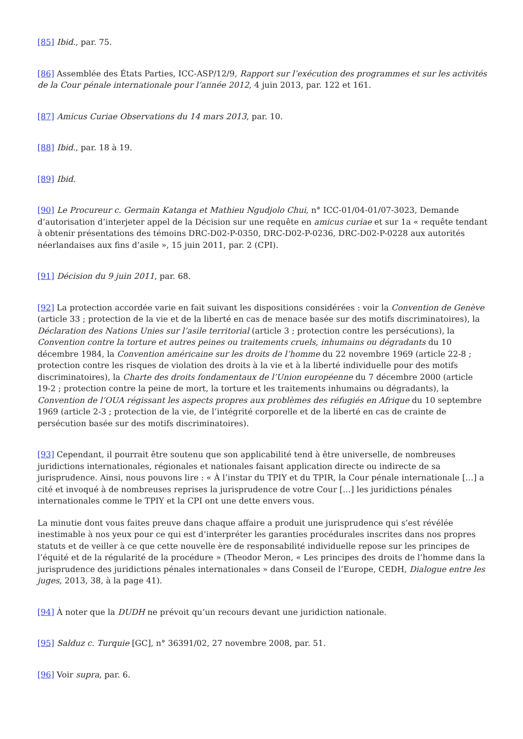[85] Ibid., par. 75.
[86] Assemblée des États Parties, ICC-ASP/12/9, Rapport sur l’exécution des programmes et sur les activités de la Cour pénale internationale pour l’année 2012, 4 juin 2013, par. 122 et 161.
[87] Amicus Curiae Observations du 14 mars 2013, par. 10.
[88] Ibid., par. 18 à 19.
[89] Ibid.
[90] Le Procureur c. Germain Katanga et Mathieu Ngudjolo Chui, n° ICC-01/04-01/07-3023, Demande d’autorisation d’interjeter appel de la Décision sur une requête en amicus curiae et sur 1a « requête tendant à obtenir présentations des témoins DRC-D02-P-0350, DRC-D02-P-0236, DRC-D02-P-0228 aux autorités néerlandaises aux fins d’asile », 15 juin 2011, par. 2 (CPI).
[91] Décision du 9 juin 2011, par. 68.
[92] La protection accordée varie en fait suivant les dispositions considérées : voir la Convention de Genève (article 33 ; protection de la vie et de la liberté en cas de menace basée sur des motifs discriminatoires), la Déclaration des Nations Unies sur l’asile territorial (article 3 ; protection contre les persécutions), la Convention contre la torture et autres peines ou traitements cruels, inhumains ou dégradants du 10 décembre 1984, la Convention américaine sur les droits de l’homme du 22 novembre 1969 (article 22-8 ; protection contre les risques de violation des droits à la vie et à la liberté individuelle pour des motifs discriminatoires), la Charte des droits fondamentaux de l’Union européenne du 7 décembre 2000 (article 19-2 ; protection contre la peine de mort, la torture et les traitements inhumains ou dégradants), la Convention de l’OUA régissant les aspects propres aux problèmes des réfugiés en Afrique du 10 septembre 1969 (article 2-3 ; protection de la vie, de l’intégrité corporelle et de la liberté en cas de crainte de persécution basée sur des motifs discriminatoires).
[93] Cependant, il pourrait être soutenu que son applicabilité tend à être universelle, de nombreuses juridictions internationales, régionales et nationales faisant application directe ou indirecte de sa jurisprudence. Ainsi, nous pouvons lire : « À l’instar du TPIY et du TPIR, la Cour pénale internationale […] a cité et invoqué à de nombreuses reprises la jurisprudence de votre Cour […] les juridictions pénales internationales comme le TPIY et la CPI ont une dette envers vous.
La minutie dont vous faites preuve dans chaque affaire a produit une jurisprudence qui s’est révélée inestimable à nos yeux pour ce qui est d’interpréter les garanties procédurales inscrites dans nos propres statuts et de veiller à ce que cette nouvelle ère de responsabilité individuelle repose sur les principes de l’équité et de la régularité de la procédure » (Theodor Meron, « Les principes des droits de l’homme dans la jurisprudence des juridictions pénales internationales » dans Conseil de l’Europe, CEDH, Dialogue entre les juges, 2013, 38, à la page 41).
[94] À noter que la DUDH ne prévoit qu’un recours devant une juridiction nationale.
[95] Salduz c. Turquie [GC], n° 36391/02, 27 novembre 2008, par. 51.
[96] Voir supra, par. 6.